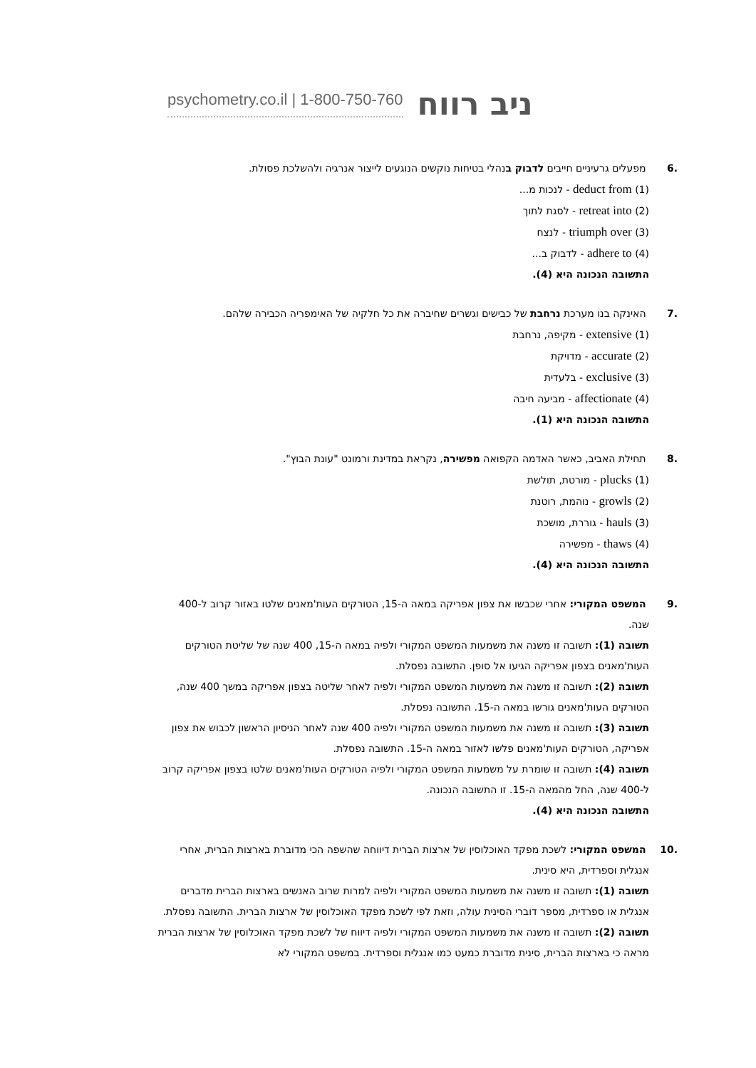psychometry.co.il | 1-800-750-760 ניב רווח
.6 מפעלים גרעיניים חייבים לדבוק בנהלי בטיחות נוקשים הנוגעים לייצור אנרגיה ולהשלכת פסולת.
(1) deduct from - לנכות מ...
(2) retreat into - לסגת לתוך
(3) triumph over - לנצח
(4) adhere to - לדבוק ב...
התשובה הנכונה היא (4).
.7 האינקה בנו מערכת נרחבת של כבישים וגשרים שחיברה את כל חלקיה של האימפריה הכבירה שלהם.
(1) extensive - מקיפה, נרחבת
(2) accurate - מדויקת
(3) exclusive - בלעדית
(4) affectionate - מביעה חיבה
התשובה הנכונה היא (1).
.8 תחילת האביב, כאשר האדמה הקפואה מפשירה, נקראת במדינת ורמונט "עונת הבוץ".
(1) plucks - מורטת, תולשת
(2) growls - נוהמת, רוטנת
(3) hauls - גוררת, מושכת
(4) thaws - מפשירה
התשובה הנכונה היא (4).
.9 המשפט המקורי: אחרי שכבשו את צפון אפריקה במאה ה-15, הטורקים העות'מאנים שלטו באזור קרוב ל-400 שנה.
תשובה (1): תשובה זו משנה את משמעות המשפט המקורי ולפיה במאה ה-15, 400 שנה של שליטת הטורקים העות'מאנים בצפון אפריקה הגיעו אל סופן. התשובה נפסלת.
תשובה (2): תשובה זו משנה את משמעות המשפט המקורי ולפיה לאחר שליטה בצפון אפריקה במשך 400 שנה, הטורקים העות'מאנים גורשו במאה ה-15. התשובה נפסלת.
תשובה (3): תשובה זו משנה את משמעות המשפט המקורי ולפיה 400 שנה לאחר הניסיון הראשון לכבוש את צפון אפריקה, הטורקים העות'מאנים פלשו לאזור במאה ה-15. התשובה נפסלת.
תשובה (4): תשובה זו שומרת על משמעות המשפט המקורי ולפיה הטורקים העות'מאנים שלטו בצפון אפריקה קרוב ל-400 שנה, החל מהמאה ה-15. זו התשובה הנכונה.
התשובה הנכונה היא (4).
.10 המשפט המקורי: לשכת מפקד האוכלוסין של ארצות הברית דיווחה שהשפה הכי מדוברת בארצות הברית, אחרי אנגלית וספרדית, היא סינית.
תשובה (1): תשובה זו משנה את משמעות המשפט המקורי ולפיה למרות שרוב האנשים בארצות הברית מדברים אנגלית או ספרדית, מספר דוברי הסינית עולה, וזאת לפי לשכת מפקד האוכלוסין של ארצות הברית. התשובה נפסלת.
תשובה (2): תשובה זו משנה את משמעות המשפט המקורי ולפיה דיווח של לשכת מפקד האוכלוסין של ארצות הברית מראה כי בארצות הברית, סינית מדוברת כמעט כמו אנגלית וספרדית. במשפט המקורי לא